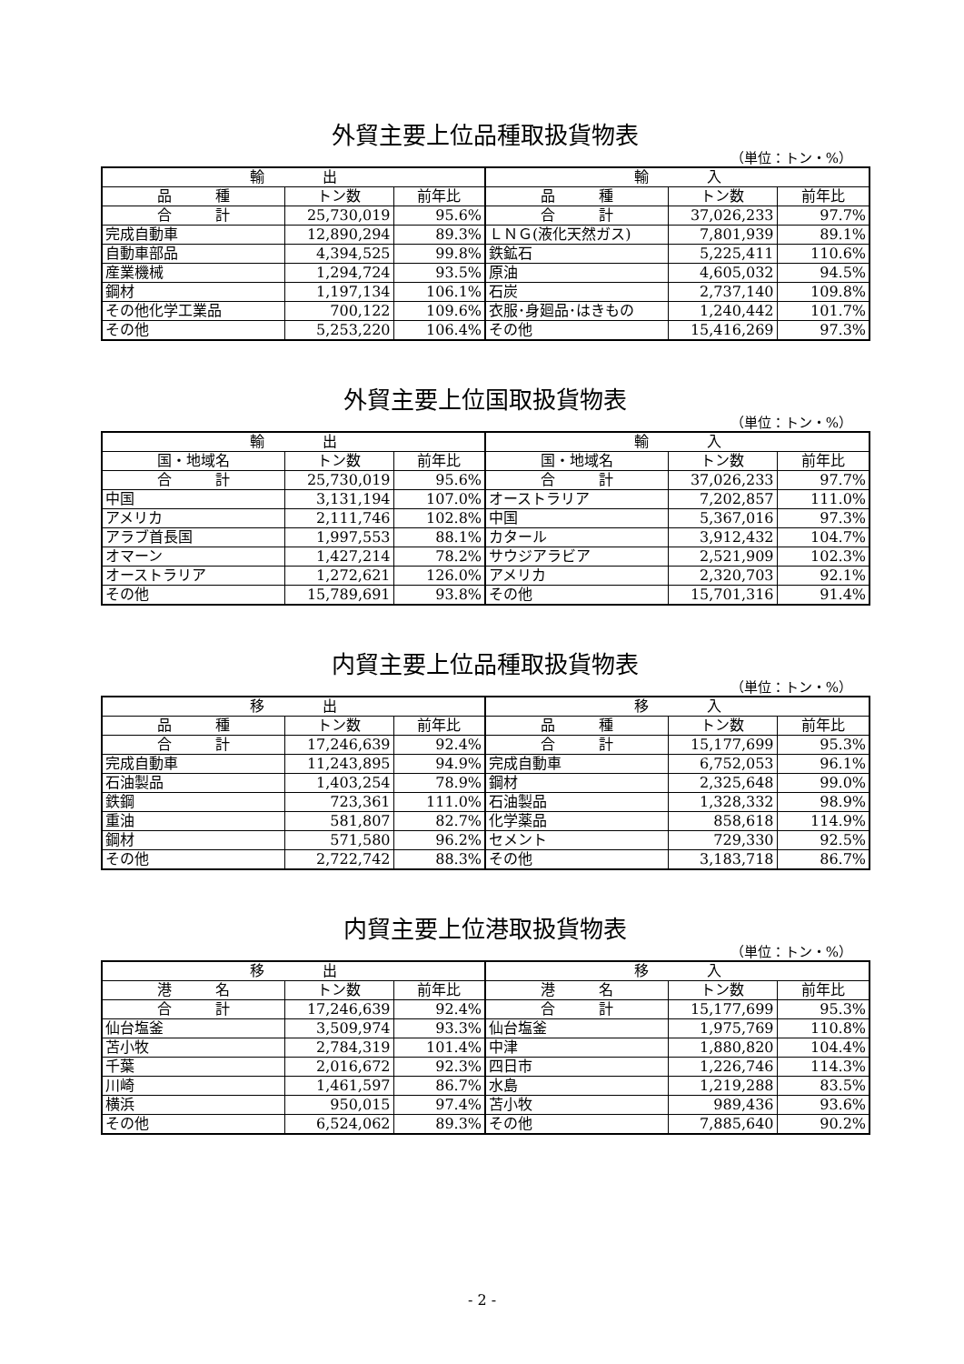外貿主要上位品種取扱貨物表
（単位：トン・%）
| 輸 出 | | | 輸 入 | | |
| --- | --- | --- | --- | --- | --- |
| 品 種 | トン数 | 前年比 | 品 種 | トン数 | 前年比 |
| 合 計 | 25,730,019 | 95.6% | 合 計 | 37,026,233 | 97.7% |
| 完成自動車 | 12,890,294 | 89.3% | ＬＮＧ(液化天然ガス) | 7,801,939 | 89.1% |
| 自動車部品 | 4,394,525 | 99.8% | 鉄鉱石 | 5,225,411 | 110.6% |
| 産業機械 | 1,294,724 | 93.5% | 原油 | 4,605,032 | 94.5% |
| 鋼材 | 1,197,134 | 106.1% | 石炭 | 2,737,140 | 109.8% |
| その他化学工業品 | 700,122 | 109.6% | 衣服･身廻品･はきもの | 1,240,442 | 101.7% |
| その他 | 5,253,220 | 106.4% | その他 | 15,416,269 | 97.3% |
外貿主要上位国取扱貨物表
（単位：トン・%）
| 輸 出 | | | 輸 入 | | |
| --- | --- | --- | --- | --- | --- |
| 国・地域名 | トン数 | 前年比 | 国・地域名 | トン数 | 前年比 |
| 合 計 | 25,730,019 | 95.6% | 合 計 | 37,026,233 | 97.7% |
| 中国 | 3,131,194 | 107.0% | オーストラリア | 7,202,857 | 111.0% |
| アメリカ | 2,111,746 | 102.8% | 中国 | 5,367,016 | 97.3% |
| アラブ首長国 | 1,997,553 | 88.1% | カタール | 3,912,432 | 104.7% |
| オマーン | 1,427,214 | 78.2% | サウジアラビア | 2,521,909 | 102.3% |
| オーストラリア | 1,272,621 | 126.0% | アメリカ | 2,320,703 | 92.1% |
| その他 | 15,789,691 | 93.8% | その他 | 15,701,316 | 91.4% |
内貿主要上位品種取扱貨物表
（単位：トン・%）
| 移 出 | | | 移 入 | | |
| --- | --- | --- | --- | --- | --- |
| 品 種 | トン数 | 前年比 | 品 種 | トン数 | 前年比 |
| 合 計 | 17,246,639 | 92.4% | 合 計 | 15,177,699 | 95.3% |
| 完成自動車 | 11,243,895 | 94.9% | 完成自動車 | 6,752,053 | 96.1% |
| 石油製品 | 1,403,254 | 78.9% | 鋼材 | 2,325,648 | 99.0% |
| 鉄鋼 | 723,361 | 111.0% | 石油製品 | 1,328,332 | 98.9% |
| 重油 | 581,807 | 82.7% | 化学薬品 | 858,618 | 114.9% |
| 鋼材 | 571,580 | 96.2% | セメント | 729,330 | 92.5% |
| その他 | 2,722,742 | 88.3% | その他 | 3,183,718 | 86.7% |
内貿主要上位港取扱貨物表
（単位：トン・%）
| 移 出 | | | 移 入 | | |
| --- | --- | --- | --- | --- | --- |
| 港 名 | トン数 | 前年比 | 港 名 | トン数 | 前年比 |
| 合 計 | 17,246,639 | 92.4% | 合 計 | 15,177,699 | 95.3% |
| 仙台塩釜 | 3,509,974 | 93.3% | 仙台塩釜 | 1,975,769 | 110.8% |
| 苫小牧 | 2,784,319 | 101.4% | 中津 | 1,880,820 | 104.4% |
| 千葉 | 2,016,672 | 92.3% | 四日市 | 1,226,746 | 114.3% |
| 川崎 | 1,461,597 | 86.7% | 水島 | 1,219,288 | 83.5% |
| 横浜 | 950,015 | 97.4% | 苫小牧 | 989,436 | 93.6% |
| その他 | 6,524,062 | 89.3% | その他 | 7,885,640 | 90.2% |
- 2 -